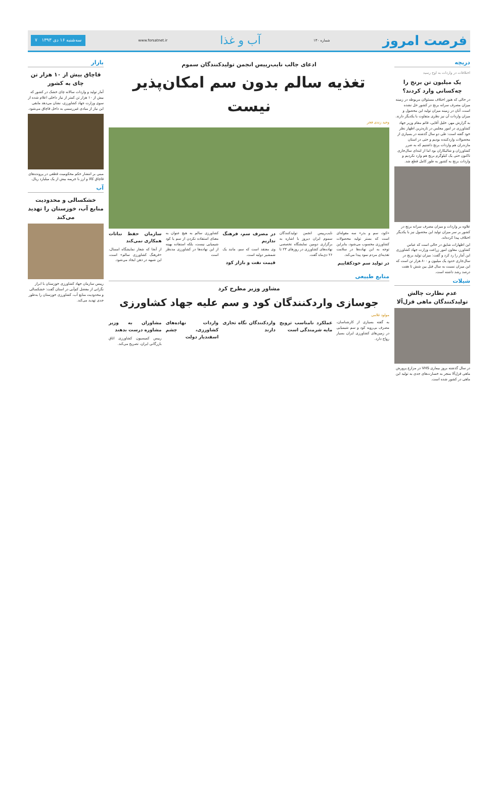فرصت امروز شماره ۱۳۰ آب و غذا www.forsatnet.ir سه‌شنبه ۱۶ دی ۱۳۹۳ ۷
دریچه
اختلافات در واردات به اوج رسید
یک میلیون تن برنج را چه‌کسانی وارد کردند؟
در حالی که هنوز اختلاف مسئولان مربوطه در زمینه میزان مصرف سرانه برنج در کشور حل نشده است، آنان در زمینه میزان تولید این محصول و میزان واردات آن نیز نظری متفاوت با یکدیگر دارند.
به گزارش مهر، خلیل آقایی، قائم مقام وزیر جهاد کشاورزی در امور مجلس در تازه‌ترین اظهار نظر خود گفته است: طی دو سال گذشته در بسیاری از محصولات واردکننده بودیم و حتی در استان مازندران هم واردات برنج داشتیم که به ضرر کشاورزان و شالیکاران بود اما از ابتدای سال‌جاری تاکنون حتی یک کیلوگرم برنج هم وارد نکردیم و واردات برنج به کشور به طور کامل قطع شد.
علاوه بر واردات و میزان مصرف سرانه برنج در کشور بر سر میزان تولید این محصول نیز با یکدیگر اختلاف پیدا کرده‌اند.
این اظهارات شایق در حالی است که عباس کشاورز، معاون امور زراعت وزارت جهاد کشاورزی این آمار را رد کرد و گفت: میزان تولید برنج در سال‌جاری حدود یک میلیون و ۸۰۰ هزار تن است که این میزان نسبت به سال قبل بین شش تا هفت درصد رشد داشته است.
شیلات
عدم نظارت چالش تولیدکنندگان ماهی قزل‌آلا
در سال گذشته بروز بیماری VHS در مزارع پرورش ماهی قزل‌آلا منجر به خسارت‌های جدی به تولید این ماهی در کشور شده است.
ادعای جالب نایب‌رییس انجمن تولیدکنندگان سموم
تغذیه سالم بدون سم امکان‌پذیر نیست
وحید زندی فخر
«کود، سم و بذر» سه مقوله‌ای است که بستر تولید محصولات کشاورزی محسوب می‌شود، بنابراین توجه به این نهاده‌ها در سلامت تغذیه‌ای مردم نمود پیدا می‌کند.
در تولید سم خودکفاییم
نایب‌رییس انجمن تولیدکنندگان سموم ایران دیروز با اشاره به برگزاری دومین نمایشگاه تخصصی نهاده‌های کشاورزی در روزهای ۲۳ تا ۲۶ دی‌ماه گفت.
در مصرف سم، فرهنگ نداریم
وی معتقد است که سم، مانند یک شمشیر دولبه است.
قیمت نفت و بازار کود
کشاورزی سالم به هیچ عنوان به معنای استفاده نکردن از سم یا کود شیمیایی نیست، بلکه استفاده بهینه از این نهاده‌ها در کشاورزی مدنظر است
سازمان حفظ نباتات همکاری نمی‌کند
از آنجا که شعار نمایشگاه امسال، «فرهنگ کشاورزی سالم» است، این شبهه در ذهن ایجاد می‌شود.
منابع طبیعی
مشاور وزیر مطرح کرد
جوسازی واردکنندگان کود و سم علیه جهاد کشاورزی
مولود غلامی
به گفته بسیاری از کارشناسان، مصرف بی‌رویه کود و سم شیمیایی در زمین‌های کشاورزی ایران بسیار رواج دارد.
عملکرد نامناسب ترویج مایه شرمندگی است
واردکنندگان نگاه تجاری دارند
واردات نهاده‌های کشاورزی، چشم اسفندیار دولت
مشاوران به وزیر مشاوره درست بدهند
رییس کمیسیون کشاورزی اتاق بازرگانی ایران، تصریح می‌کند.
بازار
قاچاق بیش از ۱۰ هزار تن چای به کشور
آمار تولید و واردات سالانه چای خشک در کشور که بیش از ۱۰ هزار تن کمتر از نیاز داخلی اعلام شده از سوی وزارت جهاد کشاورزی، نشان می‌دهد مابقی این نیاز از مبادی غیررسمی به داخل قاچاق می‌شود.
مبنی بر انتشار حکم محکومیت قطعی در پرونده‌های قاچاق کالا و ارز با جریمه بیش از یک میلیارد ریال.
آب
خشکسالی و محدودیت منابع آب، خوزستان را تهدید می‌کند
رییس سازمان جهاد کشاورزی خوزستان با ابراز نگرانی از معضل کم‌آبی در استان گفت: خشکسالی و محدودیت منابع آب، کشاورزی خوزستان را به‌طور جدی تهدید می‌کند.